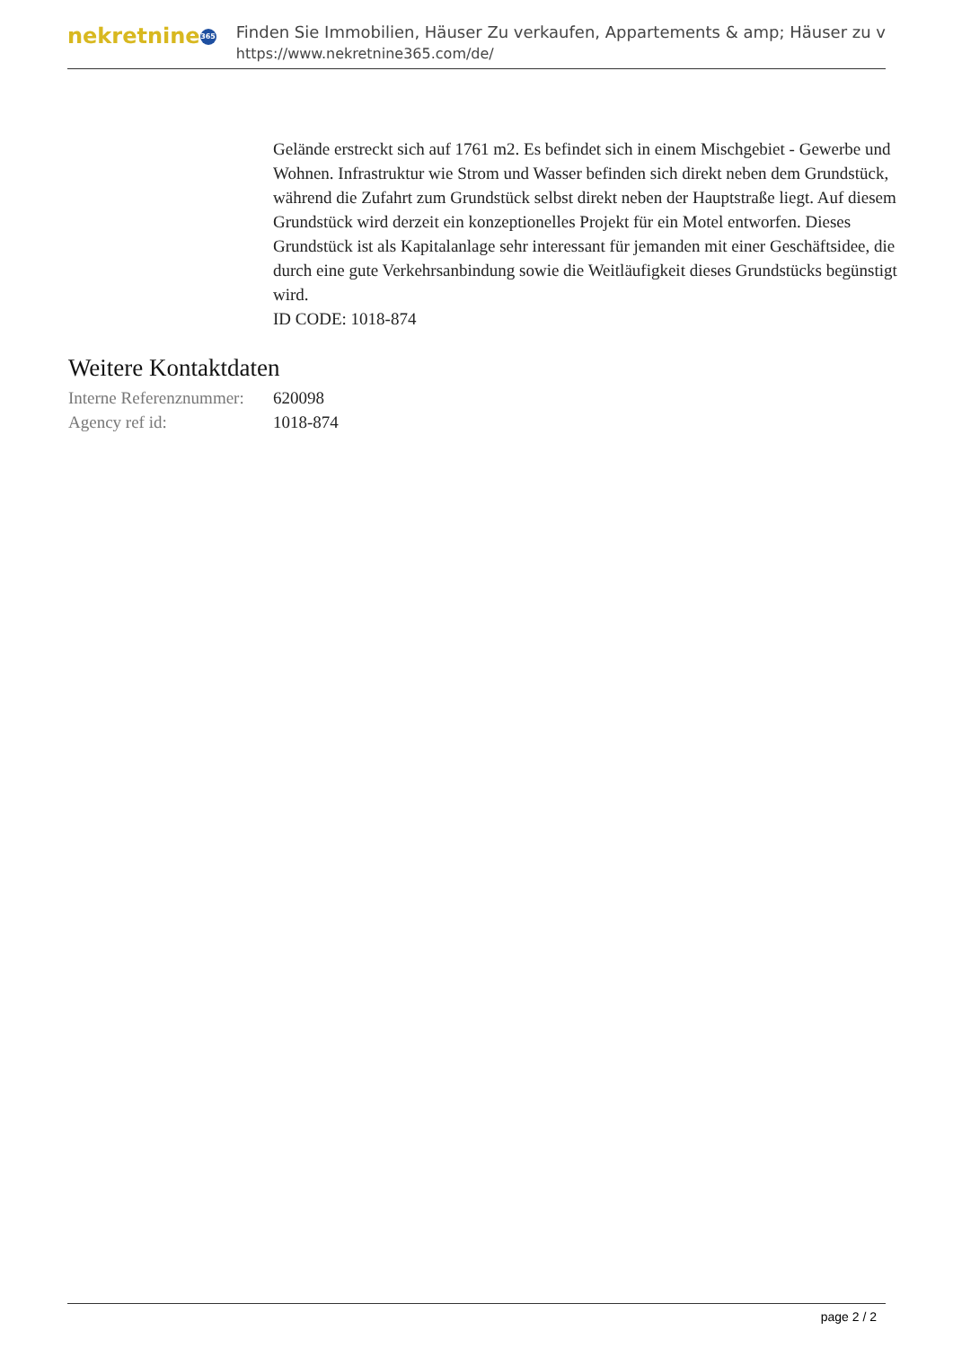nekretnine 365
Finden Sie Immobilien, Häuser Zu verkaufen, Appartements & amp; Häuser zu v
https://www.nekretnine365.com/de/
Gelände erstreckt sich auf 1761 m2. Es befindet sich in einem Mischgebiet - Gewerbe und Wohnen. Infrastruktur wie Strom und Wasser befinden sich direkt neben dem Grundstück, während die Zufahrt zum Grundstück selbst direkt neben der Hauptstraße liegt. Auf diesem Grundstück wird derzeit ein konzeptionelles Projekt für ein Motel entworfen. Dieses Grundstück ist als Kapitalanlage sehr interessant für jemanden mit einer Geschäftsidee, die durch eine gute Verkehrsanbindung sowie die Weitläufigkeit dieses Grundstücks begünstigt wird.
ID CODE: 1018-874
Weitere Kontaktdaten
| Interne Referenznummer: | 620098 |
| Agency ref id: | 1018-874 |
page 2 / 2